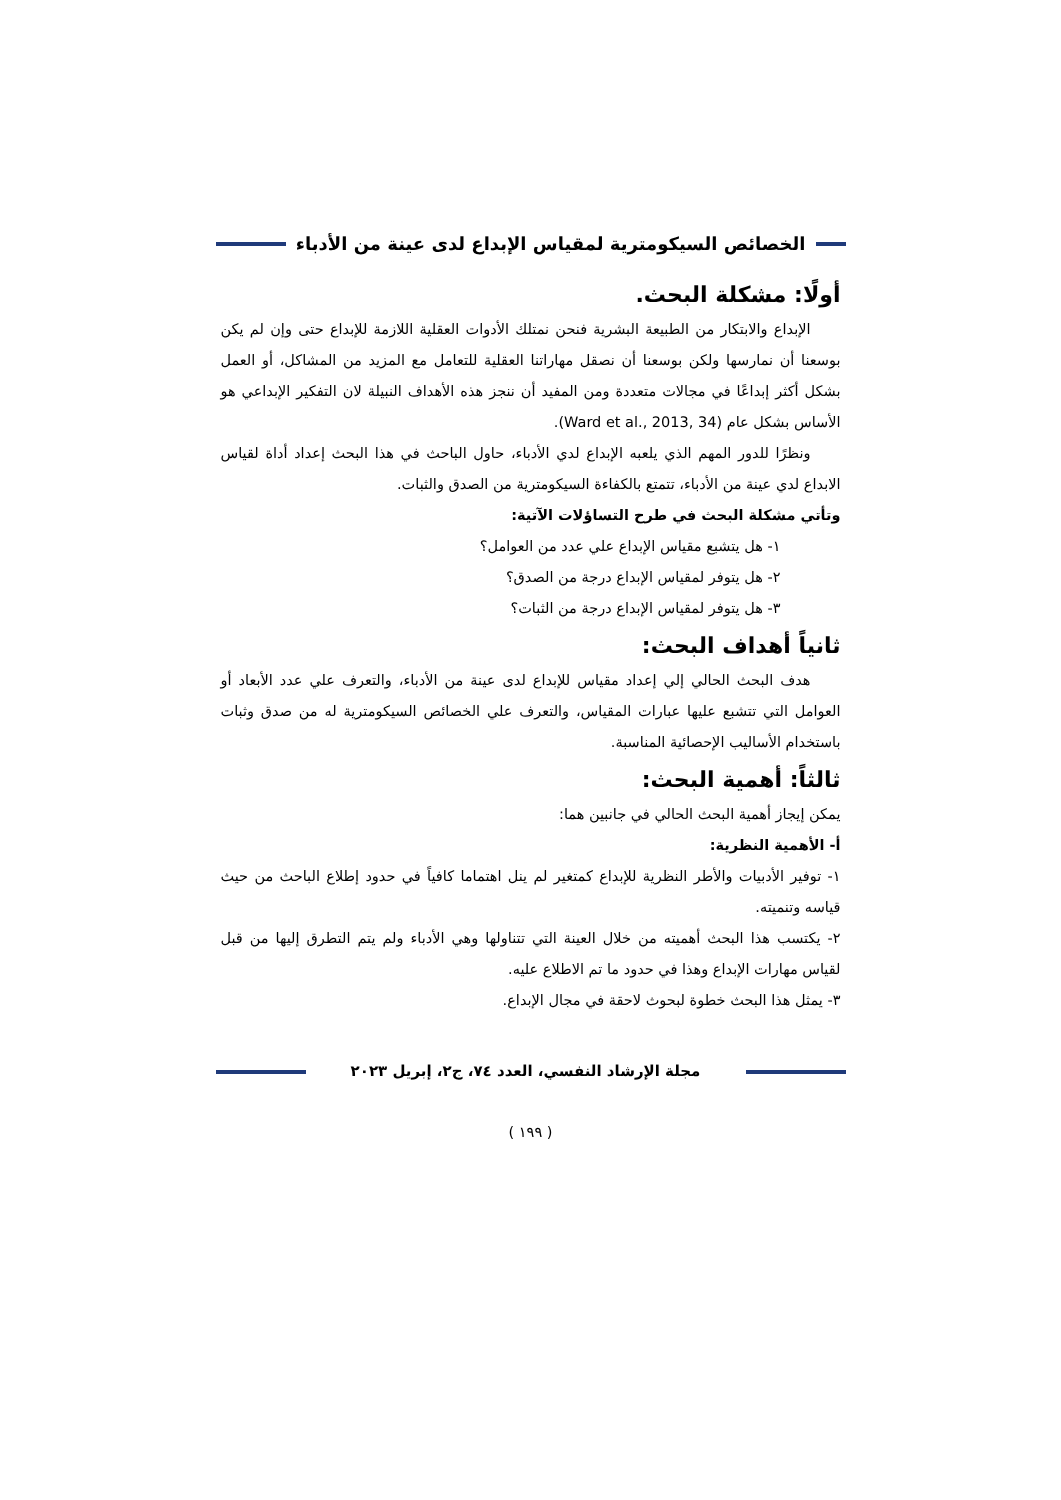الخصائص السيكومترية لمقياس الإبداع لدى عينة من الأدباء
أولًا: مشكلة البحث.
الإبداع والابتكار من الطبيعة البشرية فنحن نمتلك الأدوات العقلية اللازمة للإبداع حتى وإن لم يكن بوسعنا أن نمارسها ولكن بوسعنا أن نصقل مهاراتنا العقلية للتعامل مع المزيد من المشاكل، أو العمل بشكل أكثر إبداعًا في مجالات متعددة ومن المفيد أن ننجز هذه الأهداف النبيلة لان التفكير الإبداعي هو الأساس بشكل عام (Ward et al., 2013, 34).
ونظرًا للدور المهم الذي يلعبه الإبداع لدي الأدباء، حاول الباحث في هذا البحث إعداد أداة لقياس الابداع لدي عينة من الأدباء، تتمتع بالكفاءة السيكومترية من الصدق والثبات.
وتأتي مشكلة البحث في طرح التساؤلات الآتية:
١- هل يتشبع مقياس الإبداع علي عدد من العوامل؟
٢- هل يتوفر لمقياس الإبداع درجة من الصدق؟
٣- هل يتوفر لمقياس الإبداع درجة من الثبات؟
ثانياً أهداف البحث:
هدف البحث الحالي إلي إعداد مقياس للإبداع لدى عينة من الأدباء، والتعرف علي عدد الأبعاد أو العوامل التي تتشبع عليها عبارات المقياس، والتعرف علي الخصائص السيكومترية له من صدق وثبات باستخدام الأساليب الإحصائية المناسبة.
ثالثاً: أهمية البحث:
يمكن إيجاز أهمية البحث الحالي في جانبين هما:
أ- الأهمية النظرية:
١- توفير الأدبيات والأطر النظرية للإبداع كمتغير لم ينل اهتماما كافياً في حدود إطلاع الباحث من حيث قياسه وتنميته.
٢- يكتسب هذا البحث أهميته من خلال العينة التي تتناولها وهي الأدباء ولم يتم التطرق إليها من قبل لقياس مهارات الإبداع وهذا في حدود ما تم الاطلاع عليه.
٣- يمثل هذا البحث خطوة لبحوث لاحقة في مجال الإبداع.
مجلة الإرشاد النفسي، العدد ٧٤، ج٢، إبريل ٢٠٢٣
( ١٩٩ )